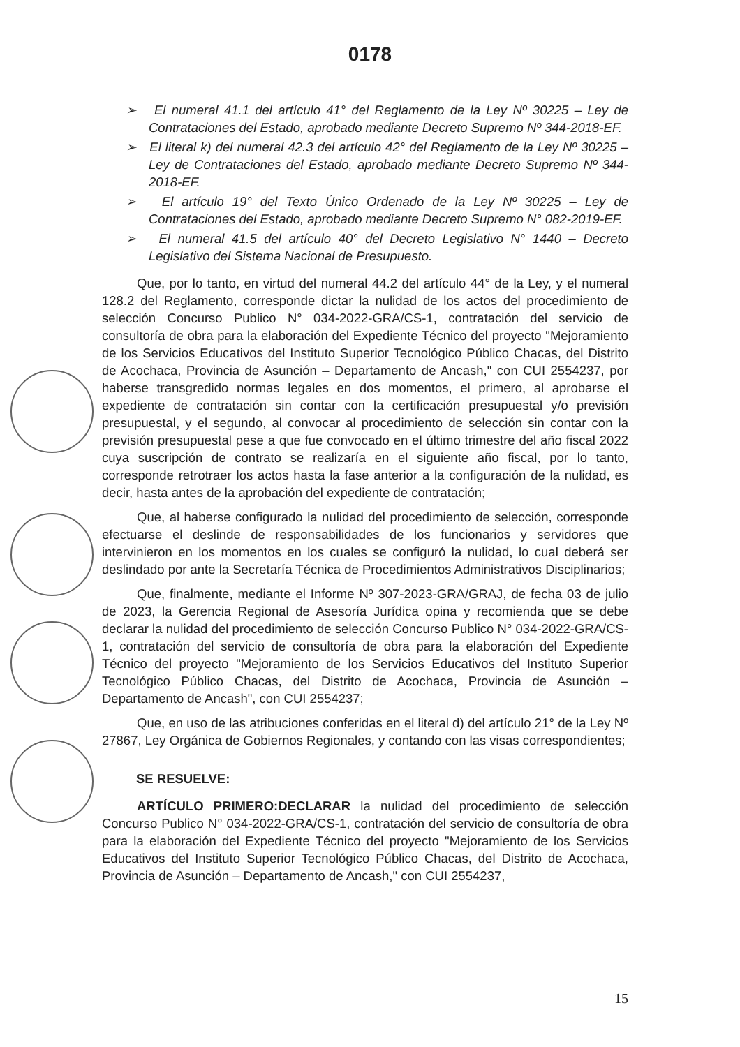0178
➢ El numeral 41.1 del artículo 41° del Reglamento de la Ley Nº 30225 – Ley de Contrataciones del Estado, aprobado mediante Decreto Supremo Nº 344-2018-EF.
➢ El literal k) del numeral 42.3 del artículo 42° del Reglamento de la Ley Nº 30225 – Ley de Contrataciones del Estado, aprobado mediante Decreto Supremo Nº 344-2018-EF.
➢ El artículo 19° del Texto Único Ordenado de la Ley Nº 30225 – Ley de Contrataciones del Estado, aprobado mediante Decreto Supremo N° 082-2019-EF.
➢ El numeral 41.5 del artículo 40° del Decreto Legislativo N° 1440 – Decreto Legislativo del Sistema Nacional de Presupuesto.
Que, por lo tanto, en virtud del numeral 44.2 del artículo 44° de la Ley, y el numeral 128.2 del Reglamento, corresponde dictar la nulidad de los actos del procedimiento de selección Concurso Publico N° 034-2022-GRA/CS-1, contratación del servicio de consultoría de obra para la elaboración del Expediente Técnico del proyecto "Mejoramiento de los Servicios Educativos del Instituto Superior Tecnológico Público Chacas, del Distrito de Acochaca, Provincia de Asunción – Departamento de Ancash," con CUI 2554237, por haberse transgredido normas legales en dos momentos, el primero, al aprobarse el expediente de contratación sin contar con la certificación presupuestal y/o previsión presupuestal, y el segundo, al convocar al procedimiento de selección sin contar con la previsión presupuestal pese a que fue convocado en el último trimestre del año fiscal 2022 cuya suscripción de contrato se realizaría en el siguiente año fiscal, por lo tanto, corresponde retrotraer los actos hasta la fase anterior a la configuración de la nulidad, es decir, hasta antes de la aprobación del expediente de contratación;
Que, al haberse configurado la nulidad del procedimiento de selección, corresponde efectuarse el deslinde de responsabilidades de los funcionarios y servidores que intervinieron en los momentos en los cuales se configuró la nulidad, lo cual deberá ser deslindado por ante la Secretaría Técnica de Procedimientos Administrativos Disciplinarios;
Que, finalmente, mediante el Informe Nº 307-2023-GRA/GRAJ, de fecha 03 de julio de 2023, la Gerencia Regional de Asesoría Jurídica opina y recomienda que se debe declarar la nulidad del procedimiento de selección Concurso Publico N° 034-2022-GRA/CS-1, contratación del servicio de consultoría de obra para la elaboración del Expediente Técnico del proyecto "Mejoramiento de los Servicios Educativos del Instituto Superior Tecnológico Público Chacas, del Distrito de Acochaca, Provincia de Asunción – Departamento de Ancash", con CUI 2554237;
Que, en uso de las atribuciones conferidas en el literal d) del artículo 21° de la Ley Nº 27867, Ley Orgánica de Gobiernos Regionales, y contando con las visas correspondientes;
SE RESUELVE:
ARTÍCULO PRIMERO:DECLARAR la nulidad del procedimiento de selección Concurso Publico N° 034-2022-GRA/CS-1, contratación del servicio de consultoría de obra para la elaboración del Expediente Técnico del proyecto "Mejoramiento de los Servicios Educativos del Instituto Superior Tecnológico Público Chacas, del Distrito de Acochaca, Provincia de Asunción – Departamento de Ancash," con CUI 2554237,
15